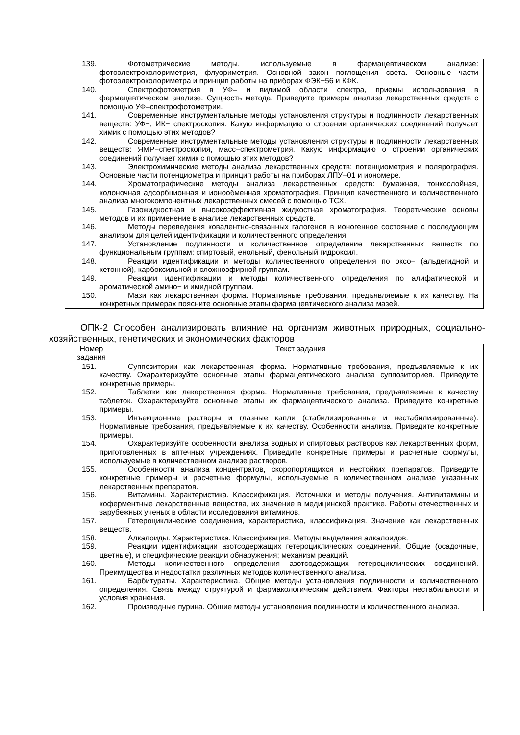| 139. Фотометрические методы, используемые в фармацевтическом анализе: фотоэлектроколориметрия, флуориметрия. Основной закон поглощения света. Основные части фотоэлектроколориметра и принцип работы на приборах ФЭК−56 и КФК. 140. Спектрофотометрия в УФ– и видимой области спектра, приемы использования в фармацевтическом анализе. Сущность метода. Приведите примеры анализа лекарственных средств с помощью УФ–спектрофотометрии. 141. Современные инструментальные методы установления структуры и подлинности лекарственных веществ: УФ−, ИК− спектроскопия. Какую информацию о строении органических соединений получает химик с помощью этих методов? 142. Современные инструментальные методы установления структуры и подлинности лекарственных веществ: ЯМР−спектроскопия, масс−спектрометрия. Какую информацию о строении органических соединений получает химик с помощью этих методов? 143. Электрохимические методы анализа лекарственных средств: потенциометрия и полярография. Основные части потенциометра и принцип работы на приборах ЛПУ−01 и иономере. 144. Хроматографические методы анализа лекарственных средств: бумажная, тонкослойная, колоночная адсорбционная и ионообменная хроматография. Принцип качественного и количественного анализа многокомпонентных лекарственных смесей с помощью ТСХ. 145. Газожидкостная и высокоэффективная жидкостная хроматография. Теоретические основы методов и их применение в анализе лекарственных средств. 146. Методы переведения ковалентно-связанных галогенов в ионогенное состояние с последующим анализом для целей идентификации и количественного определения. 147. Установление подлинности и количественное определение лекарственных веществ по функциональным группам: спиртовый, енольный, фенольный гидроксил. 148. Реакции идентификации и методы количественного определения по оксо− (альдегидной и кетонной), карбоксильной и сложноэфирной группам. 149. Реакции идентификации и методы количественного определения по алифатической и ароматической амино− и имидной группам. 150. Мази как лекарственная форма. Нормативные требования, предъявляемые к их качеству. На конкретных примерах поясните основные этапы фармацевтического анализа мазей. |
ОПК-2 Способен анализировать влияние на организм животных природных, социально-хозяйственных, генетических и экономических факторов
| Номер задания | Текст задания |
| --- | --- |
| 151. Суппозитории как лекарственная форма. Нормативные требования, предъявляемые к их качеству. Охарактеризуйте основные этапы фармацевтического анализа суппозиториев. Приведите конкретные примеры. 152. Таблетки как лекарственная форма. Нормативные требования, предъявляемые к качеству таблеток. Охарактеризуйте основные этапы их фармацевтического анализа. Приведите конкретные примеры. 153. Инъекционные растворы и глазные капли (стабилизированные и нестабилизированные). Нормативные требования, предъявляемые к их качеству. Особенности анализа. Приведите конкретные примеры. 154. Охарактеризуйте особенности анализа водных и спиртовых растворов как лекарственных форм, приготовленных в аптечных учреждениях. Приведите конкретные примеры и расчетные формулы, используемые в количественном анализе растворов. 155. Особенности анализа концентратов, скоропортящихся и нестойких препаратов. Приведите конкретные примеры и расчетные формулы, используемые в количественном анализе указанных лекарственных препаратов. 156. Витамины. Характеристика. Классификация. Источники и методы получения. Антивитамины и коферментные лекарственные вещества, их значение в медицинской практике. Работы отечественных и зарубежных ученых в области исследования витаминов. 157. Гетероциклические соединения, характеристика, классификация. Значение как лекарственных веществ. 158. Алкалоиды. Характеристика. Классификация. Методы выделения алкалоидов. 159. Реакции идентификации азотсодержащих гетероциклических соединений. Общие (осадочные, цветные), и специфические реакции обнаружения; механизм реакций. 160. Методы количественного определения азотсодержащих гетероциклических соединений. Преимущества и недостатки различных методов количественного анализа. 161. Барбитураты. Характеристика. Общие методы установления подлинности и количественного определения. Связь между структурой и фармакологическим действием. Факторы нестабильности и условия хранения. 162. Производные пурина. Общие методы установления подлинности и количественного анализа. | |